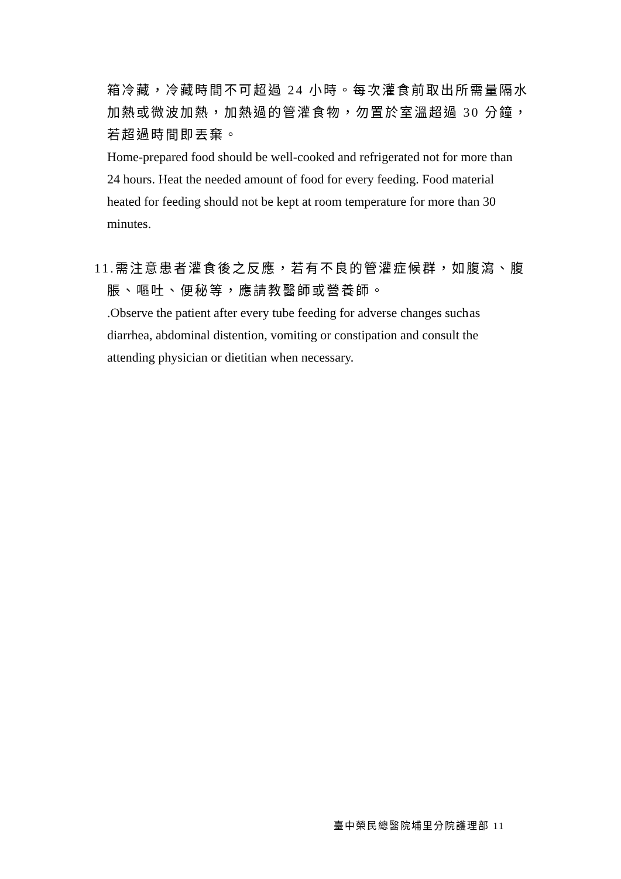箱冷藏，冷藏時間不可超過 24 小時。每次灌食前取出所需量隔水加熱或微波加熱，加熱過的管灌食物，勿置於室溫超過 30 分鐘，若超過時間即丟棄。
Home-prepared food should be well-cooked and refrigerated not for more than 24 hours. Heat the needed amount of food for every feeding. Food material heated for feeding should not be kept at room temperature for more than 30 minutes.
11.需注意患者灌食後之反應，若有不良的管灌症候群，如腹瀉、腹
脹、嘔吐、便秘等，應請教醫師或營養師。
.Observe the patient after every tube feeding for adverse changes such as diarrhea, abdominal distention, vomiting or constipation and consult the attending physician or dietitian when necessary.
臺中榮民總醫院埔里分院護理部 11